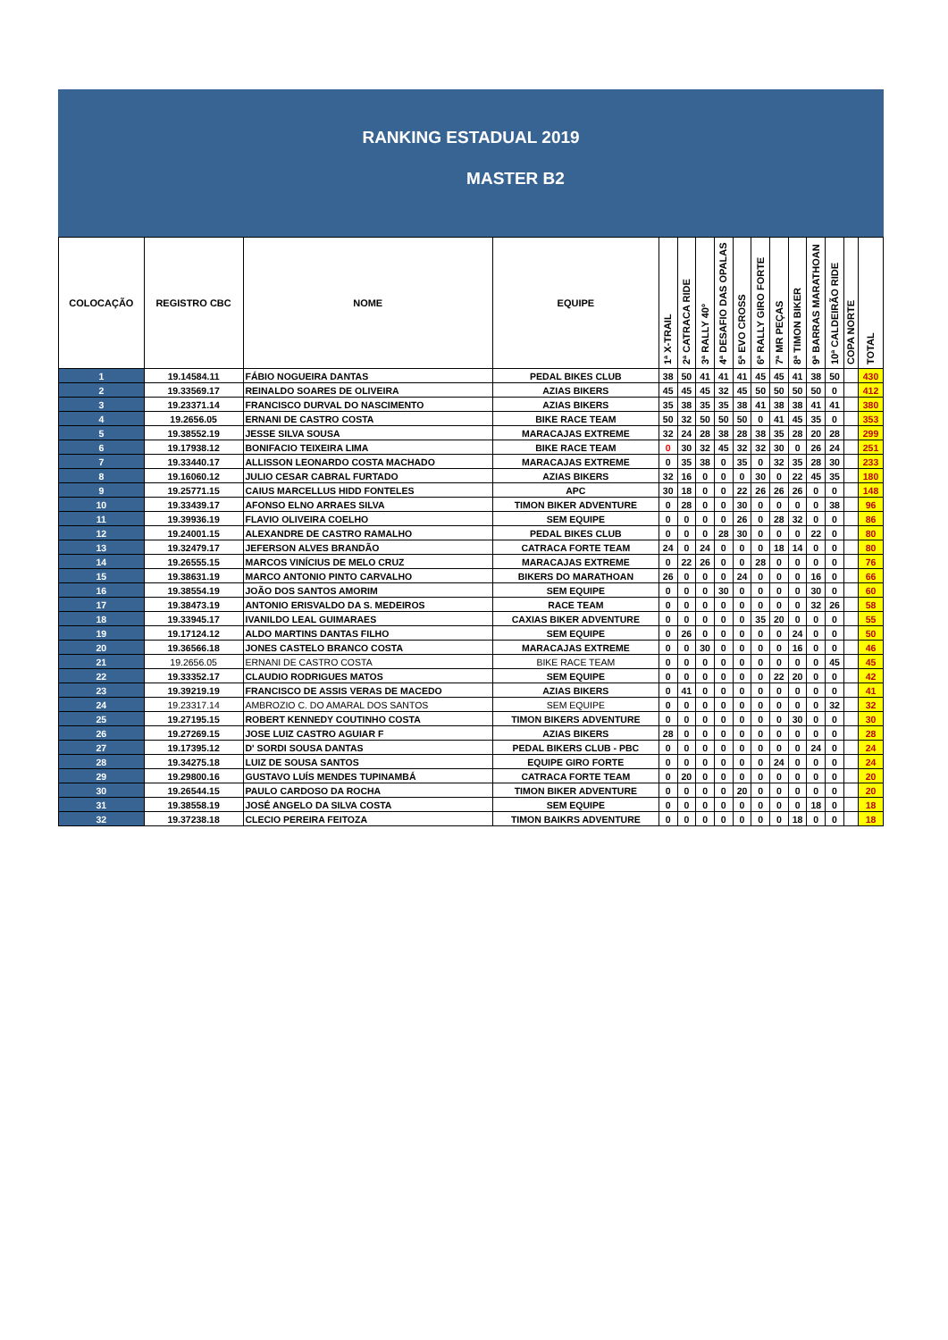RANKING ESTADUAL 2019
MASTER B2
| COLOCAÇÃO | REGISTRO CBC | NOME | EQUIPE | 1ª X-TRAIL | 2ª CATRACA RIDE | 3ª RALLY 40º | 4ª DESAFIO DAS OPALAS | 5ª EVO CROSS | 6ª RALLY GIRO FORTE | 7ª MR PEÇAS | 8ª TIMON BIKER | 9ª BARRAS MARATHOAN | 10ª CALDEIRÃO RIDE | COPA NORTE | TOTAL |
| --- | --- | --- | --- | --- | --- | --- | --- | --- | --- | --- | --- | --- | --- | --- | --- |
| 1 | 19.14584.11 | FÁBIO NOGUEIRA DANTAS | PEDAL BIKES CLUB | 38 | 50 | 41 | 41 | 41 | 45 | 45 | 41 | 38 | 50 | | 430 |
| 2 | 19.33569.17 | REINALDO SOARES DE OLIVEIRA | AZIAS BIKERS | 45 | 45 | 45 | 32 | 45 | 50 | 50 | 50 | 50 | 0 | | 412 |
| 3 | 19.23371.14 | FRANCISCO DURVAL DO NASCIMENTO | AZIAS BIKERS | 35 | 38 | 35 | 35 | 38 | 41 | 38 | 38 | 41 | 41 | | 380 |
| 4 | 19.2656.05 | ERNANI DE CASTRO COSTA | BIKE RACE TEAM | 50 | 32 | 50 | 50 | 50 | 0 | 41 | 45 | 35 | 0 | | 353 |
| 5 | 19.38552.19 | JESSE SILVA SOUSA | MARACAJAS EXTREME | 32 | 24 | 28 | 38 | 28 | 38 | 35 | 28 | 20 | 28 | | 299 |
| 6 | 19.17938.12 | BONIFACIO TEIXEIRA LIMA | BIKE RACE TEAM | 0 | 30 | 32 | 45 | 32 | 32 | 30 | 0 | 26 | 24 | | 251 |
| 7 | 19.33440.17 | ALLISSON LEONARDO COSTA MACHADO | MARACAJAS EXTREME | 0 | 35 | 38 | 0 | 35 | 0 | 32 | 35 | 28 | 30 | | 233 |
| 8 | 19.16060.12 | JULIO CESAR CABRAL FURTADO | AZIAS BIKERS | 32 | 16 | 0 | 0 | 0 | 30 | 0 | 22 | 45 | 35 | | 180 |
| 9 | 19.25771.15 | CAIUS MARCELLUS HIDD FONTELES | APC | 30 | 18 | 0 | 0 | 22 | 26 | 26 | 26 | 0 | 0 | | 148 |
| 10 | 19.33439.17 | AFONSO ELNO ARRAES SILVA | TIMON BIKER ADVENTURE | 0 | 28 | 0 | 0 | 30 | 0 | 0 | 0 | 0 | 38 | | 96 |
| 11 | 19.39936.19 | FLAVIO OLIVEIRA COELHO | SEM EQUIPE | 0 | 0 | 0 | 0 | 26 | 0 | 28 | 32 | 0 | 0 | | 86 |
| 12 | 19.24001.15 | ALEXANDRE DE CASTRO RAMALHO | PEDAL BIKES CLUB | 0 | 0 | 0 | 28 | 30 | 0 | 0 | 0 | 22 | 0 | | 80 |
| 13 | 19.32479.17 | JEFERSON ALVES BRANDÃO | CATRACA FORTE TEAM | 24 | 0 | 24 | 0 | 0 | 0 | 18 | 14 | 0 | 0 | | 80 |
| 14 | 19.26555.15 | MARCOS VINÍCIUS DE MELO CRUZ | MARACAJAS EXTREME | 0 | 22 | 26 | 0 | 0 | 28 | 0 | 0 | 0 | 0 | | 76 |
| 15 | 19.38631.19 | MARCO ANTONIO PINTO CARVALHO | BIKERS DO MARATHOAN | 26 | 0 | 0 | 0 | 24 | 0 | 0 | 0 | 16 | 0 | | 66 |
| 16 | 19.38554.19 | JOÃO DOS SANTOS AMORIM | SEM EQUIPE | 0 | 0 | 0 | 30 | 0 | 0 | 0 | 0 | 30 | 0 | | 60 |
| 17 | 19.38473.19 | ANTONIO ERISVALDO DA S. MEDEIROS | RACE TEAM | 0 | 0 | 0 | 0 | 0 | 0 | 0 | 0 | 32 | 26 | | 58 |
| 18 | 19.33945.17 | IVANILDO LEAL GUIMARAES | CAXIAS BIKER ADVENTURE | 0 | 0 | 0 | 0 | 0 | 35 | 20 | 0 | 0 | 0 | | 55 |
| 19 | 19.17124.12 | ALDO MARTINS DANTAS FILHO | SEM EQUIPE | 0 | 26 | 0 | 0 | 0 | 0 | 0 | 24 | 0 | 0 | | 50 |
| 20 | 19.36566.18 | JONES CASTELO BRANCO COSTA | MARACAJAS EXTREME | 0 | 0 | 30 | 0 | 0 | 0 | 0 | 16 | 0 | 0 | | 46 |
| 21 | 19.2656.05 | ERNANI DE CASTRO COSTA | BIKE RACE TEAM | 0 | 0 | 0 | 0 | 0 | 0 | 0 | 0 | 0 | 45 | | 45 |
| 22 | 19.33352.17 | CLAUDIO RODRIGUES MATOS | SEM EQUIPE | 0 | 0 | 0 | 0 | 0 | 0 | 22 | 20 | 0 | 0 | | 42 |
| 23 | 19.39219.19 | FRANCISCO DE ASSIS VERAS DE MACEDO | AZIAS BIKERS | 0 | 41 | 0 | 0 | 0 | 0 | 0 | 0 | 0 | 0 | | 41 |
| 24 | 19.23317.14 | AMBROZIO C. DO AMARAL DOS SANTOS | SEM EQUIPE | 0 | 0 | 0 | 0 | 0 | 0 | 0 | 0 | 0 | 32 | | 32 |
| 25 | 19.27195.15 | ROBERT KENNEDY COUTINHO COSTA | TIMON BIKERS ADVENTURE | 0 | 0 | 0 | 0 | 0 | 0 | 0 | 30 | 0 | 0 | | 30 |
| 26 | 19.27269.15 | JOSE LUIZ CASTRO AGUIAR F | AZIAS BIKERS | 28 | 0 | 0 | 0 | 0 | 0 | 0 | 0 | 0 | 0 | | 28 |
| 27 | 19.17395.12 | D' SORDI SOUSA DANTAS | PEDAL BIKERS CLUB - PBC | 0 | 0 | 0 | 0 | 0 | 0 | 0 | 0 | 24 | 0 | | 24 |
| 28 | 19.34275.18 | LUIZ DE SOUSA SANTOS | EQUIPE GIRO FORTE | 0 | 0 | 0 | 0 | 0 | 0 | 24 | 0 | 0 | 0 | | 24 |
| 29 | 19.29800.16 | GUSTAVO LUÍS MENDES TUPINAMBÁ | CATRACA FORTE TEAM | 0 | 20 | 0 | 0 | 0 | 0 | 0 | 0 | 0 | 0 | | 20 |
| 30 | 19.26544.15 | PAULO CARDOSO DA ROCHA | TIMON BIKER ADVENTURE | 0 | 0 | 0 | 0 | 20 | 0 | 0 | 0 | 0 | 0 | | 20 |
| 31 | 19.38558.19 | JOSÉ ANGELO DA SILVA COSTA | SEM EQUIPE | 0 | 0 | 0 | 0 | 0 | 0 | 0 | 0 | 18 | 0 | | 18 |
| 32 | 19.37238.18 | CLECIO PEREIRA FEITOZA | TIMON BAIKRS ADVENTURE | 0 | 0 | 0 | 0 | 0 | 0 | 0 | 18 | 0 | 0 | | 18 |